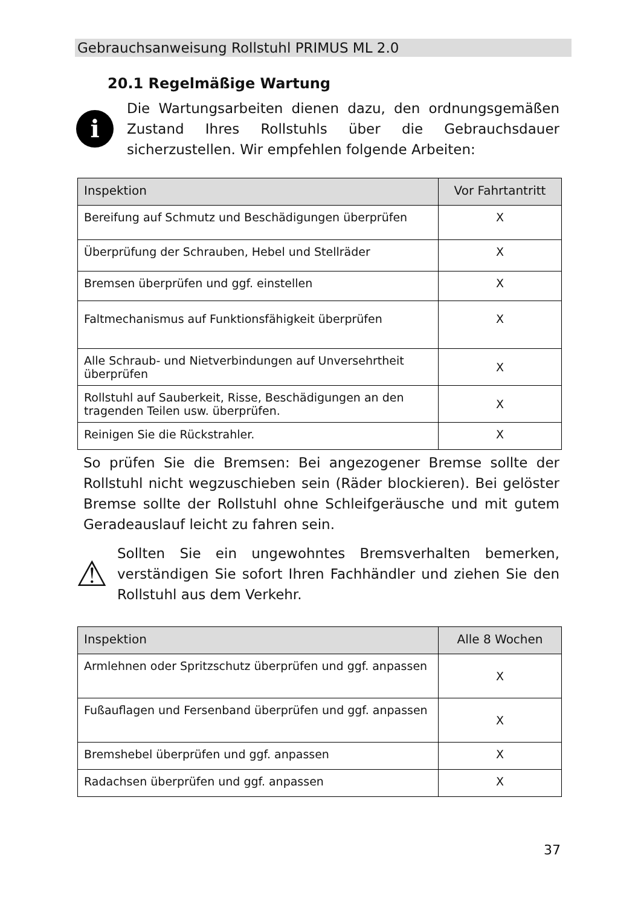Gebrauchsanweisung Rollstuhl PRIMUS ML 2.0
20.1 Regelmäßige Wartung
i
Die Wartungsarbeiten dienen dazu, den ordnungsgemäßen Zustand Ihres Rollstuhls über die Gebrauchsdauer sicherzustellen. Wir empfehlen folgende Arbeiten:
| Inspektion | Vor Fahrtantritt |
| --- | --- |
| Bereifung auf Schmutz und Beschädigungen überprüfen | X |
| Überprüfung der Schrauben, Hebel und Stellräder | X |
| Bremsen überprüfen und ggf. einstellen | X |
| Faltmechanismus auf Funktionsfähigkeit überprüfen | X |
| Alle Schraub- und Nietverbindungen auf Unversehrtheit überprüfen | X |
| Rollstuhl auf Sauberkeit, Risse, Beschädigungen an den tragenden Teilen usw. überprüfen. | X |
| Reinigen Sie die Rückstrahler. | X |
So prüfen Sie die Bremsen: Bei angezogener Bremse sollte der Rollstuhl nicht wegzuschieben sein (Räder blockieren). Bei gelöster Bremse sollte der Rollstuhl ohne Schleifgeräusche und mit gutem Geradeauslauf leicht zu fahren sein.
⚠
Sollten Sie ein ungewohntes Bremsverhalten bemerken, verständigen Sie sofort Ihren Fachhändler und ziehen Sie den Rollstuhl aus dem Verkehr.
| Inspektion | Alle 8 Wochen |
| --- | --- |
| Armlehnen oder Spritzschutz überprüfen und ggf. anpassen | X |
| Fußauflagen und Fersenband überprüfen und ggf. anpassen | X |
| Bremshebel überprüfen und ggf. anpassen | X |
| Radachsen überprüfen und ggf. anpassen | X |
37